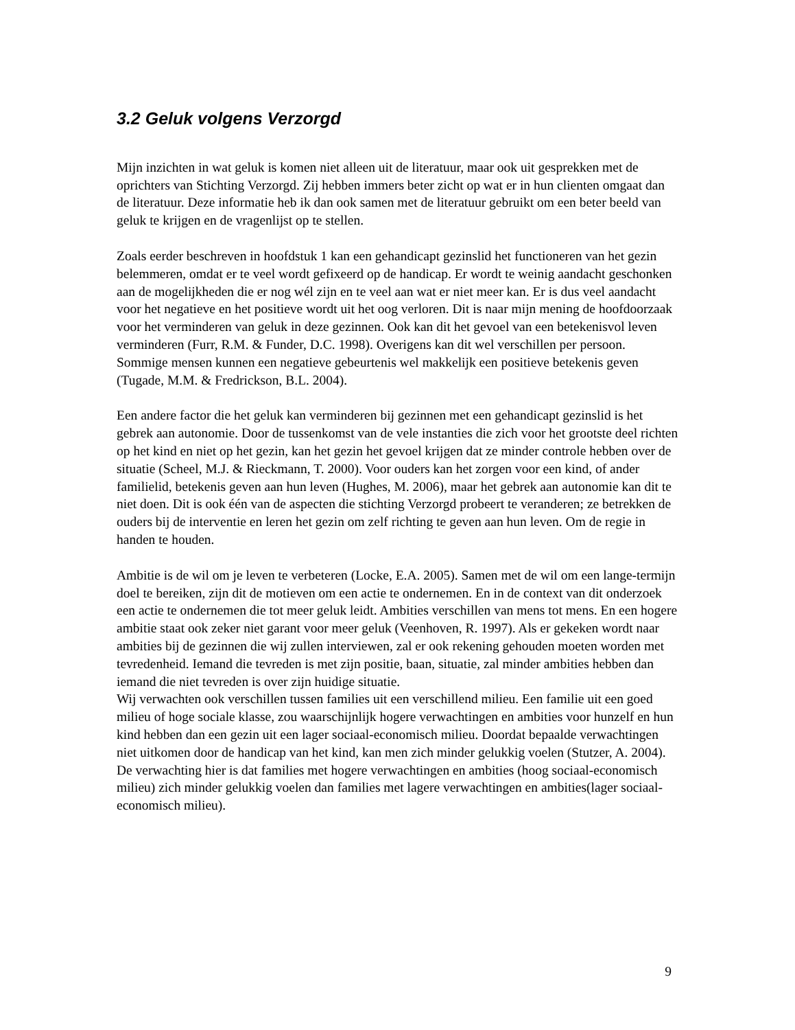3.2 Geluk volgens Verzorgd
Mijn inzichten in wat geluk is komen niet alleen uit de literatuur, maar ook uit gesprekken met de oprichters van Stichting Verzorgd. Zij hebben immers beter zicht op wat er in hun clienten omgaat dan de literatuur. Deze informatie heb ik dan ook samen met de literatuur gebruikt om een beter beeld van geluk te krijgen en de vragenlijst op te stellen.
Zoals eerder beschreven in hoofdstuk 1 kan een gehandicapt gezinslid het functioneren van het gezin belemmeren, omdat er te veel wordt gefixeerd op de handicap. Er wordt te weinig aandacht geschonken aan de mogelijkheden die er nog wél zijn en te veel aan wat er niet meer kan. Er is dus veel aandacht voor het negatieve en het positieve wordt uit het oog verloren. Dit is naar mijn mening de hoofdoorzaak voor het verminderen van geluk in deze gezinnen. Ook kan dit het gevoel van een betekenisvol leven verminderen (Furr, R.M. & Funder, D.C. 1998). Overigens kan dit wel verschillen per persoon. Sommige mensen kunnen een negatieve gebeurtenis wel makkelijk een positieve betekenis geven (Tugade, M.M. & Fredrickson, B.L. 2004).
Een andere factor die het geluk kan verminderen bij gezinnen met een gehandicapt gezinslid is het gebrek aan autonomie. Door de tussenkomst van de vele instanties die zich voor het grootste deel richten op het kind en niet op het gezin, kan het gezin het gevoel krijgen dat ze minder controle hebben over de situatie (Scheel, M.J. & Rieckmann, T. 2000). Voor ouders kan het zorgen voor een kind, of ander familielid, betekenis geven aan hun leven (Hughes, M. 2006), maar het gebrek aan autonomie kan dit te niet doen. Dit is ook één van de aspecten die stichting Verzorgd probeert te veranderen; ze betrekken de ouders bij de interventie en leren het gezin om zelf richting te geven aan hun leven. Om de regie in handen te houden.
Ambitie is de wil om je leven te verbeteren (Locke, E.A. 2005). Samen met de wil om een lange-termijn doel te bereiken, zijn dit de motieven om een actie te ondernemen. En in de context van dit onderzoek een actie te ondernemen die tot meer geluk leidt. Ambities verschillen van mens tot mens. En een hogere ambitie staat ook zeker niet garant voor meer geluk (Veenhoven, R. 1997). Als er gekeken wordt naar ambities bij de gezinnen die wij zullen interviewen, zal er ook rekening gehouden moeten worden met tevredenheid. Iemand die tevreden is met zijn positie, baan, situatie, zal minder ambities hebben dan iemand die niet tevreden is over zijn huidige situatie.
Wij verwachten ook verschillen tussen families uit een verschillend milieu. Een familie uit een goed milieu of hoge sociale klasse, zou waarschijnlijk hogere verwachtingen en ambities voor hunzelf en hun kind hebben dan een gezin uit een lager sociaal-economisch milieu. Doordat bepaalde verwachtingen niet uitkomen door de handicap van het kind, kan men zich minder gelukkig voelen (Stutzer, A. 2004). De verwachting hier is dat families met hogere verwachtingen en ambities (hoog sociaal-economisch milieu) zich minder gelukkig voelen dan families met lagere verwachtingen en ambities(lager sociaal-economisch milieu).
9